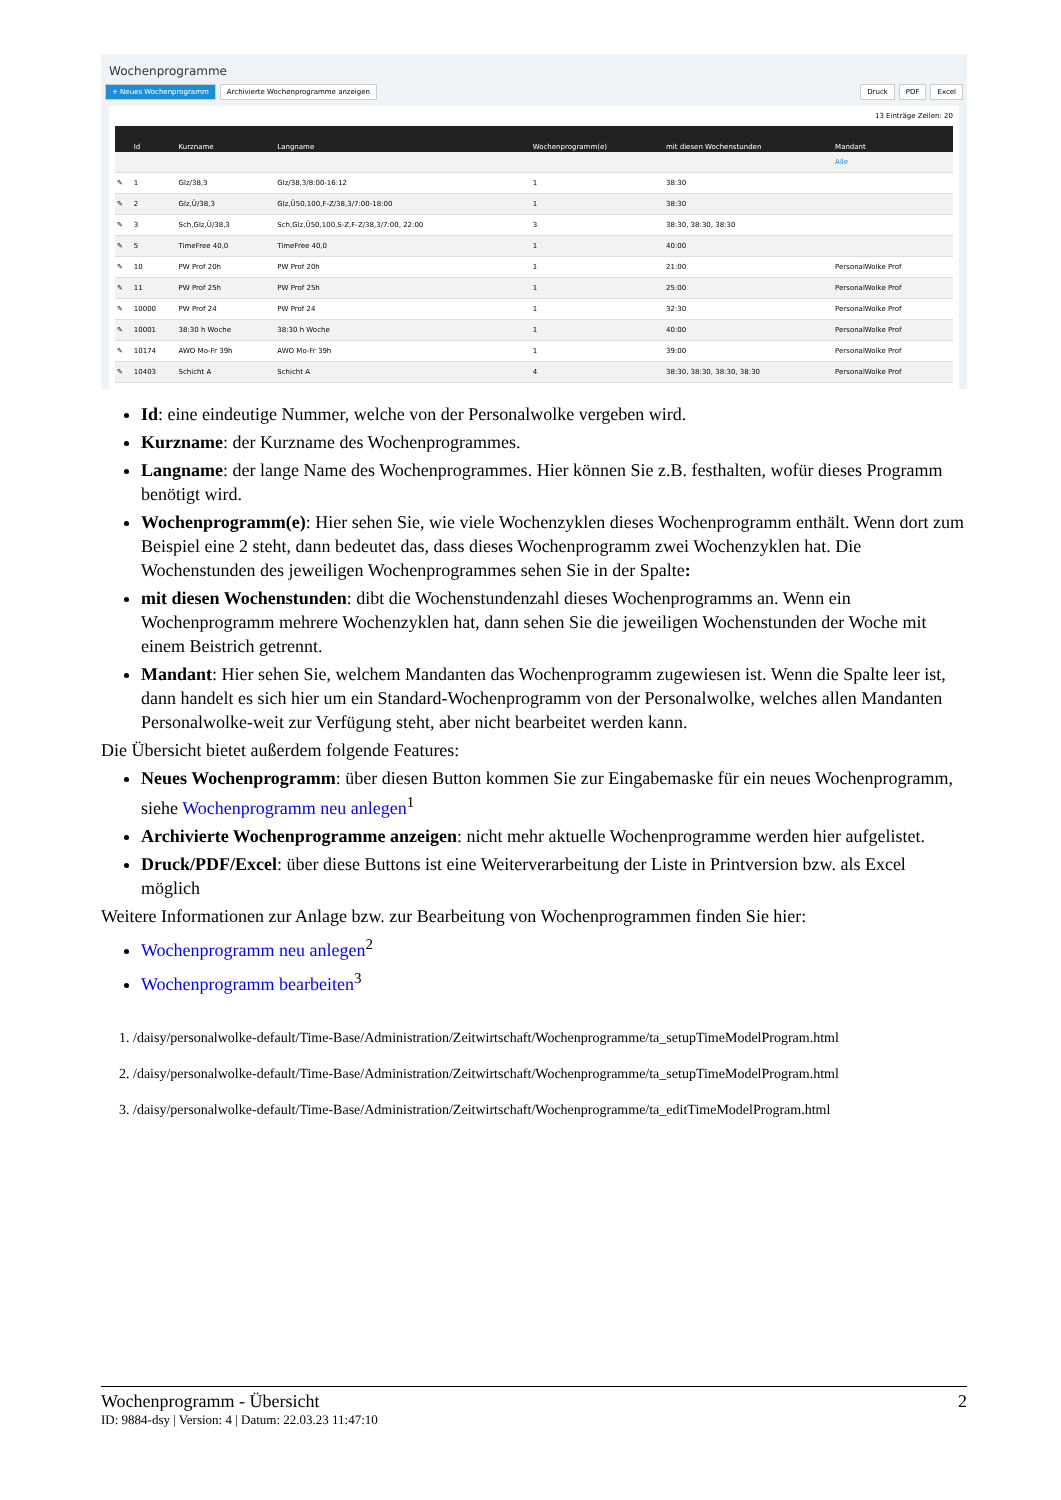Wochenprogramme
+ Neues Wochenprogramm Archivierte Wochenprogramme anzeigen Druck PDF Excel
13 Einträge Zeilen: 20
| | Id | Kurzname | Langname | Wochenprogramm(e) | mit diesen Wochenstunden | Mandant |
| --- | --- | --- | --- | --- | --- | --- |
| | | | | | | Alle |
| ✎ | 1 | Glz/38,3 | Glz/38,3/8:00-16:12 | 1 | 38:30 | |
| ✎ | 2 | Glz,Ü/38,3 | Glz,Ü50,100,F-Z/38,3/7:00-18:00 | 1 | 38:30 | |
| ✎ | 3 | Sch,Glz,Ü/38,3 | Sch,Glz,Ü50,100,S-Z,F-Z/38,3/7:00, 22:00 | 3 | 38:30, 38:30, 38:30 | |
| ✎ | 5 | TimeFree 40,0 | TimeFree 40,0 | 1 | 40:00 | |
| ✎ | 10 | PW Prof 20h | PW Prof 20h | 1 | 21:00 | PersonalWolke Prof |
| ✎ | 11 | PW Prof 25h | PW Prof 25h | 1 | 25:00 | PersonalWolke Prof |
| ✎ | 10000 | PW Prof 24 | PW Prof 24 | 1 | 32:30 | PersonalWolke Prof |
| ✎ | 10001 | 38:30 h Woche | 38:30 h Woche | 1 | 40:00 | PersonalWolke Prof |
| ✎ | 10174 | AWO Mo-Fr 39h | AWO Mo-Fr 39h | 1 | 39:00 | PersonalWolke Prof |
| ✎ | 10403 | Schicht A | Schicht A | 4 | 38:30, 38:30, 38:30, 38:30 | PersonalWolke Prof |
Id: eine eindeutige Nummer, welche von der Personalwolke vergeben wird.
Kurzname: der Kurzname des Wochenprogrammes.
Langname: der lange Name des Wochenprogrammes. Hier können Sie z.B. festhalten, wofür dieses Programm benötigt wird.
Wochenprogramm(e): Hier sehen Sie, wie viele Wochenzyklen dieses Wochenprogramm enthält. Wenn dort zum Beispiel eine 2 steht, dann bedeutet das, dass dieses Wochenprogramm zwei Wochenzyklen hat. Die Wochenstunden des jeweiligen Wochenprogrammes sehen Sie in der Spalte:
mit diesen Wochenstunden: dibt die Wochenstundenzahl dieses Wochenprogramms an. Wenn ein Wochenprogramm mehrere Wochenzyklen hat, dann sehen Sie die jeweiligen Wochenstunden der Woche mit einem Beistrich getrennt.
Mandant: Hier sehen Sie, welchem Mandanten das Wochenprogramm zugewiesen ist. Wenn die Spalte leer ist, dann handelt es sich hier um ein Standard-Wochenprogramm von der Personalwolke, welches allen Mandanten Personalwolke-weit zur Verfügung steht, aber nicht bearbeitet werden kann.
Die Übersicht bietet außerdem folgende Features:
Neues Wochenprogramm: über diesen Button kommen Sie zur Eingabemaske für ein neues Wochenprogramm, siehe Wochenprogramm neu anlegen<sup>1</sup>
Archivierte Wochenprogramme anzeigen: nicht mehr aktuelle Wochenprogramme werden hier aufgelistet.
Druck/PDF/Excel: über diese Buttons ist eine Weiterverarbeitung der Liste in Printversion bzw. als Excel möglich
Weitere Informationen zur Anlage bzw. zur Bearbeitung von Wochenprogrammen finden Sie hier:
Wochenprogramm neu anlegen<sup>2</sup>
Wochenprogramm bearbeiten<sup>3</sup>
1. /daisy/personalwolke-default/Time-Base/Administration/Zeitwirtschaft/Wochenprogramme/ta_setupTimeModelProgram.html
2. /daisy/personalwolke-default/Time-Base/Administration/Zeitwirtschaft/Wochenprogramme/ta_setupTimeModelProgram.html
3. /daisy/personalwolke-default/Time-Base/Administration/Zeitwirtschaft/Wochenprogramme/ta_editTimeModelProgram.html
Wochenprogramm - Übersicht 2
ID: 9884-dsy | Version: 4 | Datum: 22.03.23 11:47:10